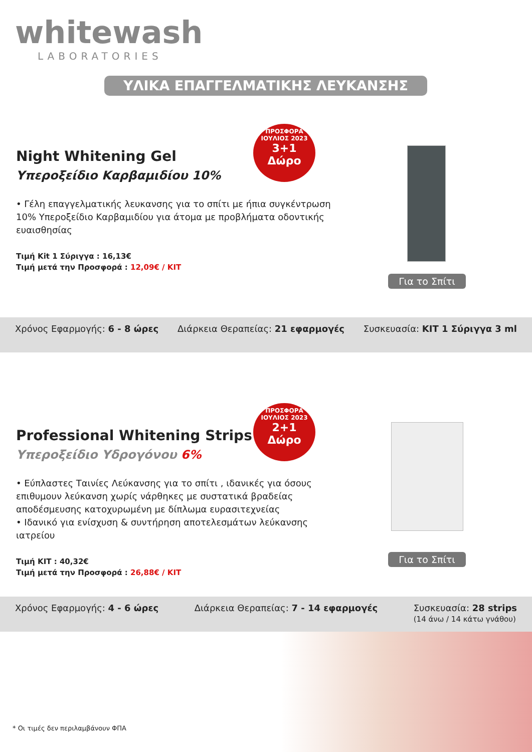whitewash
LABORATORIES
ΥΛΙΚΑ ΕΠΑΓΓΕΛΜΑΤΙΚΗΣ ΛΕΥΚΑΝΣΗΣ
Night Whitening Gel
Υπεροξείδιο Καρβαμιδίου 10%
• Γέλη επαγγελματικής λευκανσης για το σπίτι με ήπια συγκέντρωση 10% Υπεροξείδιο Καρβαμιδίου για άτομα με προβλήματα οδοντικής ευαισθησίας
Τιμή Kit 1 Σύριγγα : 16,13€
Τιμή μετά την Προσφορά : 12,09€ / KIT
ΠΡΟΣΦΟΡΑ ΙΟΥΛΙΟΣ 2023
3+1
Δώρο
Για το Σπίτι
Χρόνος Εφαρμογής: 6 - 8 ώρες Διάρκεια Θεραπείας: 21 εφαρμογές Συσκευασία: KIT 1 Σύριγγα 3 ml
Professional Whitening Strips
Υπεροξείδιο Υδρογόνου 6%
• Εύπλαστες Ταινίες Λεύκανσης για το σπίτι , ιδανικές για όσους επιθυμουν λεύκανση χωρίς νάρθηκες με συστατικά βραδείας αποδέσμευσης κατοχυρωμένη με δίπλωμα ευρασιτεχνείας
• Ιδανικό για ενίσχυση & συντήρηση αποτελεσμάτων λεύκανσης ιατρείου
Τιμή KIT : 40,32€
Τιμή μετά την Προσφορά : 26,88€ / KIT
ΠΡΟΣΦΟΡΑ ΙΟΥΛΙΟΣ 2023
2+1
Δώρο
Για το Σπίτι
Χρόνος Εφαρμογής: 4 - 6 ώρες Διάρκεια Θεραπείας: 7 - 14 εφαρμογές Συσκευασία: 28 strips
(14 άνω / 14 κάτω γνάθου)
* Οι τιμές δεν περιλαμβάνουν ΦΠΑ